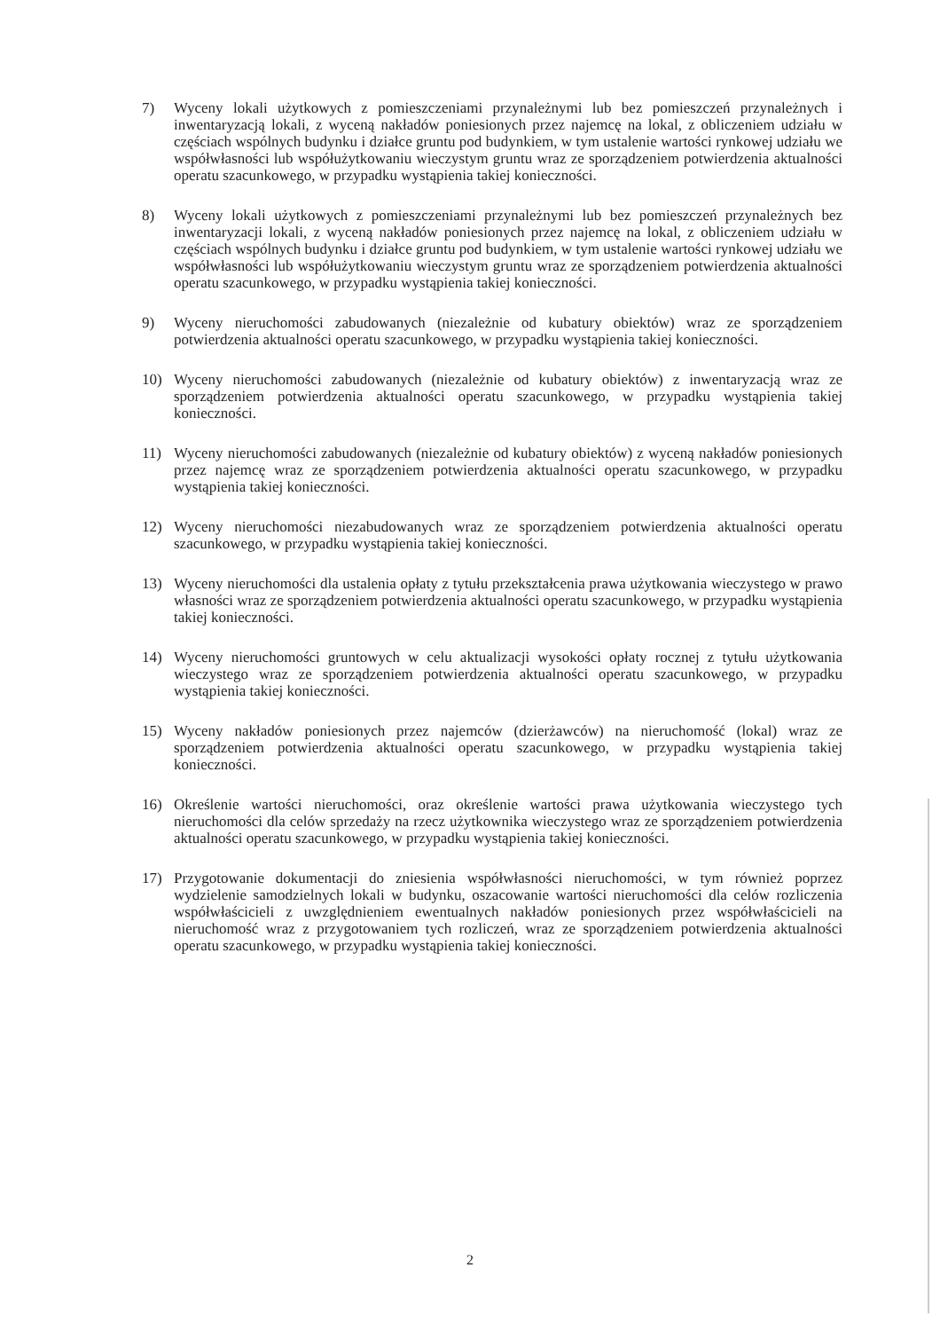7) Wyceny lokali użytkowych z pomieszczeniami przynależnymi lub bez pomieszczeń przynależnych i inwentaryzacją lokali, z wyceną nakładów poniesionych przez najemcę na lokal, z obliczeniem udziału w częściach wspólnych budynku i działce gruntu pod budynkiem, w tym ustalenie wartości rynkowej udziału we współwłasności lub współużytkowaniu wieczystym gruntu wraz ze sporządzeniem potwierdzenia aktualności operatu szacunkowego, w przypadku wystąpienia takiej konieczności.
8) Wyceny lokali użytkowych z pomieszczeniami przynależnymi lub bez pomieszczeń przynależnych bez inwentaryzacji lokali, z wyceną nakładów poniesionych przez najemcę na lokal, z obliczeniem udziału w częściach wspólnych budynku i działce gruntu pod budynkiem, w tym ustalenie wartości rynkowej udziału we współwłasności lub współużytkowaniu wieczystym gruntu wraz ze sporządzeniem potwierdzenia aktualności operatu szacunkowego, w przypadku wystąpienia takiej konieczności.
9) Wyceny nieruchomości zabudowanych (niezależnie od kubatury obiektów) wraz ze sporządzeniem potwierdzenia aktualności operatu szacunkowego, w przypadku wystąpienia takiej konieczności.
10) Wyceny nieruchomości zabudowanych (niezależnie od kubatury obiektów) z inwentaryzacją wraz ze sporządzeniem potwierdzenia aktualności operatu szacunkowego, w przypadku wystąpienia takiej konieczności.
11) Wyceny nieruchomości zabudowanych (niezależnie od kubatury obiektów) z wyceną nakładów poniesionych przez najemcę wraz ze sporządzeniem potwierdzenia aktualności operatu szacunkowego, w przypadku wystąpienia takiej konieczności.
12) Wyceny nieruchomości niezabudowanych wraz ze sporządzeniem potwierdzenia aktualności operatu szacunkowego, w przypadku wystąpienia takiej konieczności.
13) Wyceny nieruchomości dla ustalenia opłaty z tytułu przekształcenia prawa użytkowania wieczystego w prawo własności wraz ze sporządzeniem potwierdzenia aktualności operatu szacunkowego, w przypadku wystąpienia takiej konieczności.
14) Wyceny nieruchomości gruntowych w celu aktualizacji wysokości opłaty rocznej z tytułu użytkowania wieczystego wraz ze sporządzeniem potwierdzenia aktualności operatu szacunkowego, w przypadku wystąpienia takiej konieczności.
15) Wyceny nakładów poniesionych przez najemców (dzierżawców) na nieruchomość (lokal) wraz ze sporządzeniem potwierdzenia aktualności operatu szacunkowego, w przypadku wystąpienia takiej konieczności.
16) Określenie wartości nieruchomości, oraz określenie wartości prawa użytkowania wieczystego tych nieruchomości dla celów sprzedaży na rzecz użytkownika wieczystego wraz ze sporządzeniem potwierdzenia aktualności operatu szacunkowego, w przypadku wystąpienia takiej konieczności.
17) Przygotowanie dokumentacji do zniesienia współwłasności nieruchomości, w tym również poprzez wydzielenie samodzielnych lokali w budynku, oszacowanie wartości nieruchomości dla celów rozliczenia współwłaścicieli z uwzględnieniem ewentualnych nakładów poniesionych przez współwłaścicieli na nieruchomość wraz z przygotowaniem tych rozliczeń, wraz ze sporządzeniem potwierdzenia aktualności operatu szacunkowego, w przypadku wystąpienia takiej konieczności.
2